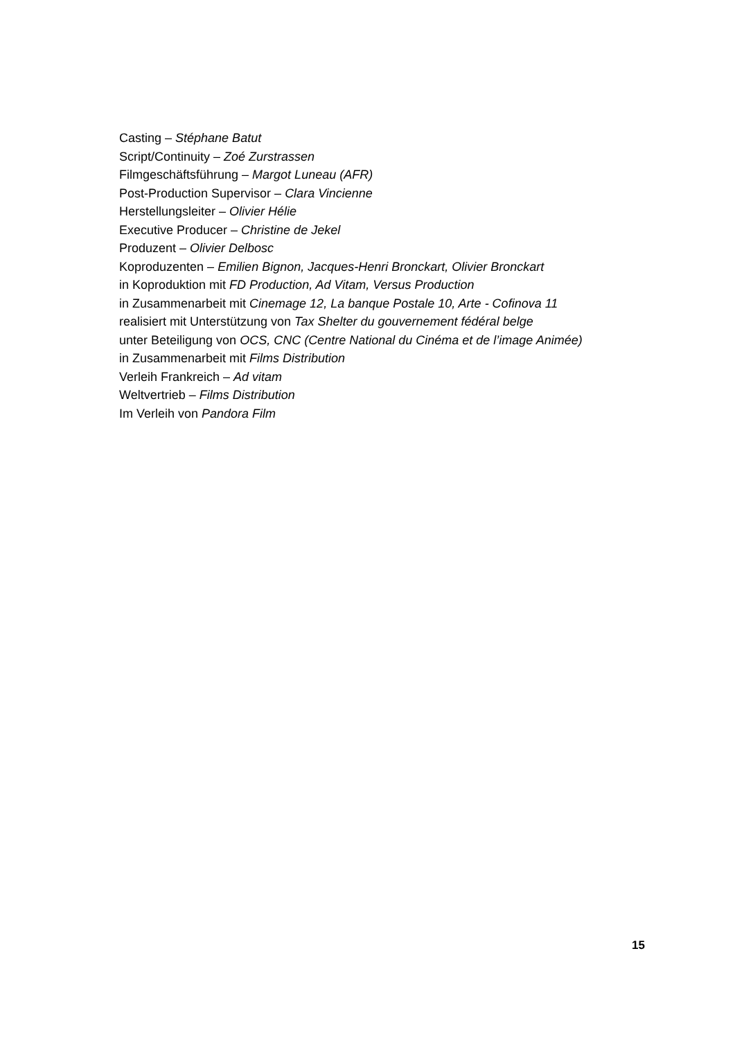Casting – Stéphane Batut
Script/Continuity – Zoé Zurstrassen
Filmgeschäftsführung – Margot Luneau (AFR)
Post-Production Supervisor – Clara Vincienne
Herstellungsleiter – Olivier Hélie
Executive Producer – Christine de Jekel
Produzent – Olivier Delbosc
Koproduzenten – Emilien Bignon, Jacques-Henri Bronckart, Olivier Bronckart
in Koproduktion mit FD Production, Ad Vitam, Versus Production
in Zusammenarbeit mit Cinemage 12, La banque Postale 10, Arte - Cofinova 11
realisiert mit Unterstützung von Tax Shelter du gouvernement fédéral belge
unter Beteiligung von OCS, CNC (Centre National du Cinéma et de l’image Animée)
in Zusammenarbeit mit Films Distribution
Verleih Frankreich – Ad vitam
Weltvertrieb – Films Distribution
Im Verleih von Pandora Film
15